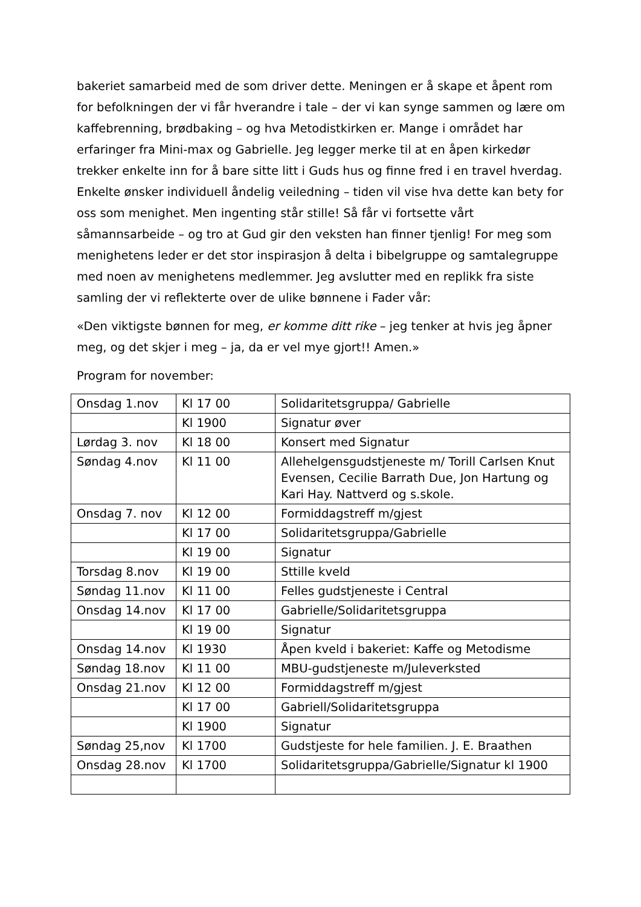bakeriet samarbeid med de som driver dette. Meningen er å skape et åpent rom for befolkningen der vi får hverandre i tale – der vi kan synge sammen og lære om kaffebrenning, brødbaking – og hva Metodistkirken er. Mange i området har erfaringer fra Mini-max og Gabrielle. Jeg legger merke til at en åpen kirkedør trekker enkelte inn for å bare sitte litt i Guds hus og finne fred i en travel hverdag. Enkelte ønsker individuell åndelig veiledning – tiden vil vise hva dette kan bety for oss som menighet. Men ingenting står stille! Så får vi fortsette vårt såmannsarbeide – og tro at Gud gir den veksten han finner tjenlig! For meg som menighetens leder er det stor inspirasjon å delta i bibelgruppe og samtalegruppe med noen av menighetens medlemmer. Jeg avslutter med en replikk fra siste samling der vi reflekterte over de ulike bønnene i Fader vår:
«Den viktigste bønnen for meg, er komme ditt rike – jeg tenker at hvis jeg åpner meg, og det skjer i meg – ja, da er vel mye gjort!! Amen.»
Program for november:
| Onsdag 1.nov | Kl 17 00 | Solidaritetsgruppa/ Gabrielle |
| | Kl 1900 | Signatur øver |
| Lørdag 3. nov | Kl 18 00 | Konsert med Signatur |
| Søndag 4.nov | Kl 11 00 | Allehelgensgudstjeneste m/ Torill Carlsen Knut Evensen, Cecilie Barrath Due, Jon Hartung og Kari Hay. Nattverd og s.skole. |
| Onsdag 7. nov | Kl 12 00 | Formiddagstreff m/gjest |
| | Kl 17 00 | Solidaritetsgruppa/Gabrielle |
| | Kl 19 00 | Signatur |
| Torsdag 8.nov | Kl 19 00 | Sttille kveld |
| Søndag 11.nov | Kl 11 00 | Felles gudstjeneste i Central |
| Onsdag 14.nov | Kl 17 00 | Gabrielle/Solidaritetsgruppa |
| | Kl 19 00 | Signatur |
| Onsdag 14.nov | Kl 1930 | Åpen kveld i bakeriet: Kaffe og Metodisme |
| Søndag 18.nov | Kl 11 00 | MBU-gudstjeneste m/Juleverksted |
| Onsdag 21.nov | Kl 12 00 | Formiddagstreff m/gjest |
| | Kl 17 00 | Gabriell/Solidaritetsgruppa |
| | Kl 1900 | Signatur |
| Søndag 25,nov | Kl 1700 | Gudstjeste for hele familien. J. E. Braathen |
| Onsdag 28.nov | Kl 1700 | Solidaritetsgruppa/Gabrielle/Signatur kl 1900 |